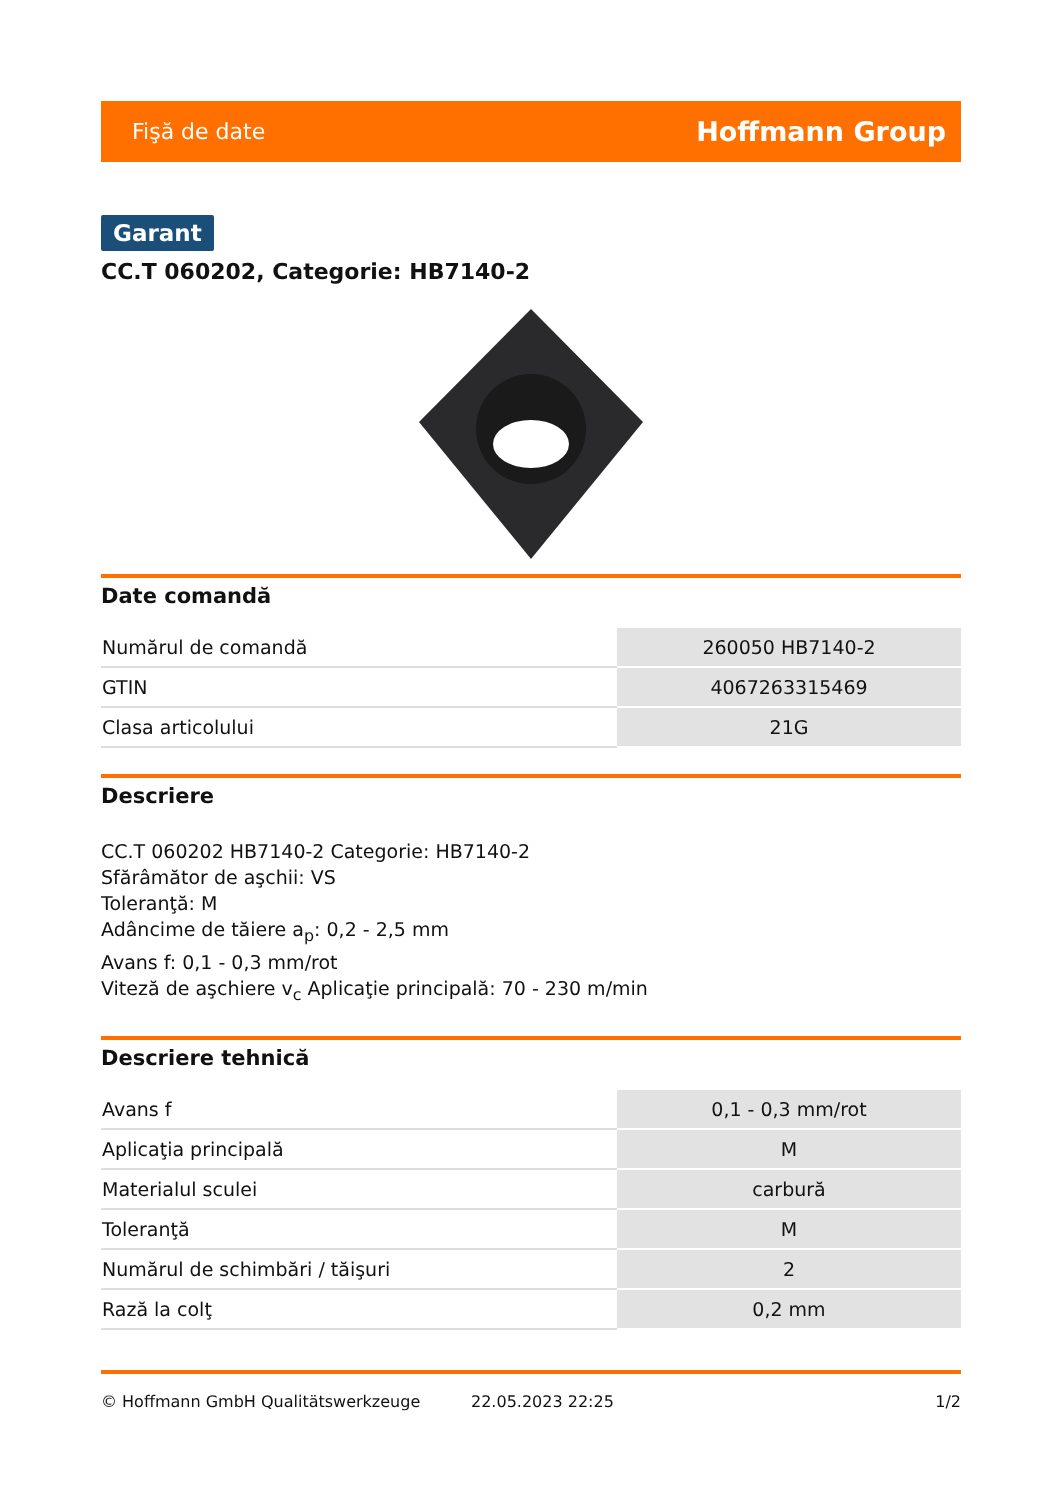Fişă de date Hoffmann Group
Garant
CC.T 060202, Categorie: HB7140-2
Date comandă
| Numărul de comandă | 260050 HB7140-2 |
| GTIN | 4067263315469 |
| Clasa articolului | 21G |
Descriere
CC.T 060202 HB7140-2 Categorie: HB7140-2
Sfărâmător de aşchii: VS
Toleranţă: M
Adâncime de tăiere a<sub>p</sub>: 0,2 - 2,5 mm
Avans f: 0,1 - 0,3 mm/rot
Viteză de aşchiere v<sub>c</sub> Aplicaţie principală: 70 - 230 m/min
Descriere tehnică
| Avans f | 0,1 - 0,3 mm/rot |
| Aplicaţia principală | M |
| Materialul sculei | carbură |
| Toleranţă | M |
| Numărul de schimbări / tăişuri | 2 |
| Rază la colţ | 0,2 mm |
© Hoffmann GmbH Qualitätswerkzeuge 22.05.2023 22:25 1/2